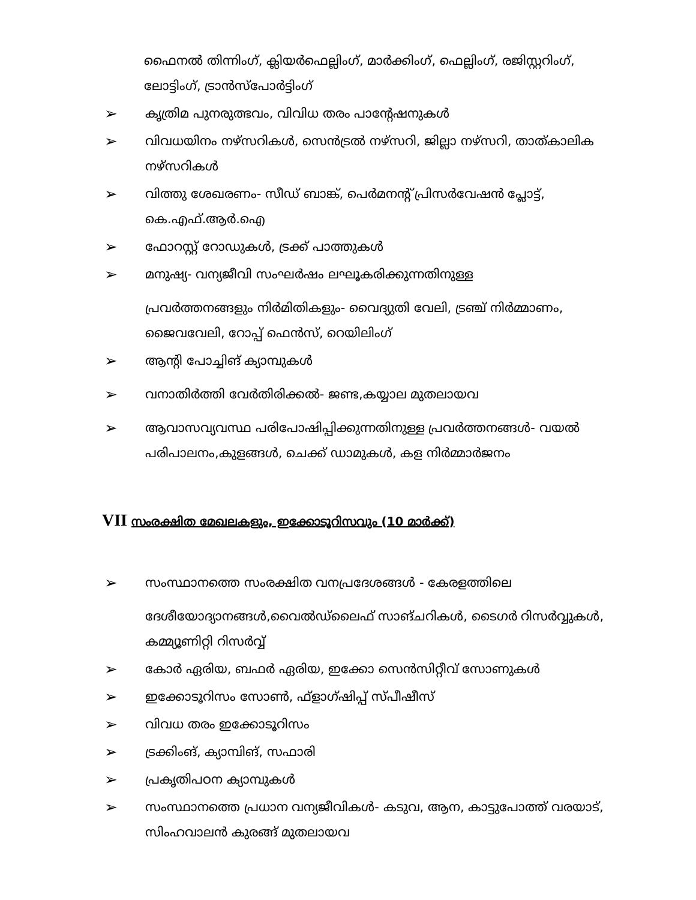ഫൈനൽ തിന്നിംഗ്, ക്ലിയർഫെല്ലിംഗ്, മാർക്കിംഗ്, ഫെല്ലിംഗ്, രജിസ്റ്ററിംഗ്, ലോട്ടിംഗ്, ട്രാൻസ്പോർട്ടിംഗ്
➢ കൃത്രിമ പുനരുത്ഭവം, വിവിധ തരം പാന്റേഷനുകൾ
➢ വിവധയിനം നഴ്സറികൾ, സെൻട്രൽ നഴ്സറി, ജില്ലാ നഴ്സറി, താത്കാലിക നഴ്സറികൾ
➢ വിത്തു ശേഖരണം- സീഡ് ബാങ്ക്, പെർമനന്റ് പ്രിസർവേഷൻ പ്ലോട്ട്, കെ.എഫ്.ആർ.ഐ
➢ ഫോറസ്റ്റ് റോഡുകൾ, ട്രക്ക് പാത്തുകൾ
➢ മനുഷ്യ- വന്യജീവി സംഘർഷം ലഘൂകരിക്കുന്നതിനുള്ള
പ്രവർത്തനങ്ങളും നിർമിതികളും- വൈദ്യുതി വേലി, ട്രഞ്ച് നിർമ്മാണം, ജൈവവേലി, റോപ്പ് ഫെൻസ്, റെയിലിംഗ്
➢ ആന്റി പോച്ചിങ് ക്യാമ്പുകൾ
➢ വനാതിർത്തി വേർതിരിക്കൽ- ജണ്ട,കയ്യാല മുതലായവ
➢ ആവാസവ്യവസ്ഥ പരിപോഷിപ്പിക്കുന്നതിനുള്ള പ്രവർത്തനങ്ങൾ- വയൽ പരിപാലനം,കുളങ്ങൾ, ചെക്ക് ഡാമുകൾ, കള നിർമ്മാർജനം
VII സംരക്ഷിത മേഖലകളും, ഇക്കോടൂറിസവും (10 മാർക്ക്)
➢ സംസ്ഥാനത്തെ സംരക്ഷിത വനപ്രദേശങ്ങൾ - കേരളത്തിലെ
ദേശീയോദ്യാനങ്ങൾ,വൈൽഡ്ലൈഫ് സാങ്ചറികൾ, ടൈഗർ റിസർവ്വുകൾ, കമ്മ്യൂണിറ്റി റിസർവ്വ്
➢ കോർ ഏരിയ, ബഫർ ഏരിയ, ഇക്കോ സെൻസിറ്റീവ് സോണുകൾ
➢ ഇക്കോടൂറിസം സോൺ, ഫ്ളാഗ്ഷിപ്പ് സ്പീഷീസ്
➢ വിവധ തരം ഇക്കോടൂറിസം
➢ ട്രക്കിംങ്, ക്യാമ്പിങ്, സഫാരി
➢ പ്രകൃതിപഠന ക്യാമ്പുകൾ
➢ സംസ്ഥാനത്തെ പ്രധാന വന്യജീവികൾ- കടുവ, ആന, കാട്ടുപോത്ത് വരയാട്, സിംഹവാലൻ കുരങ്ങ് മുതലായവ